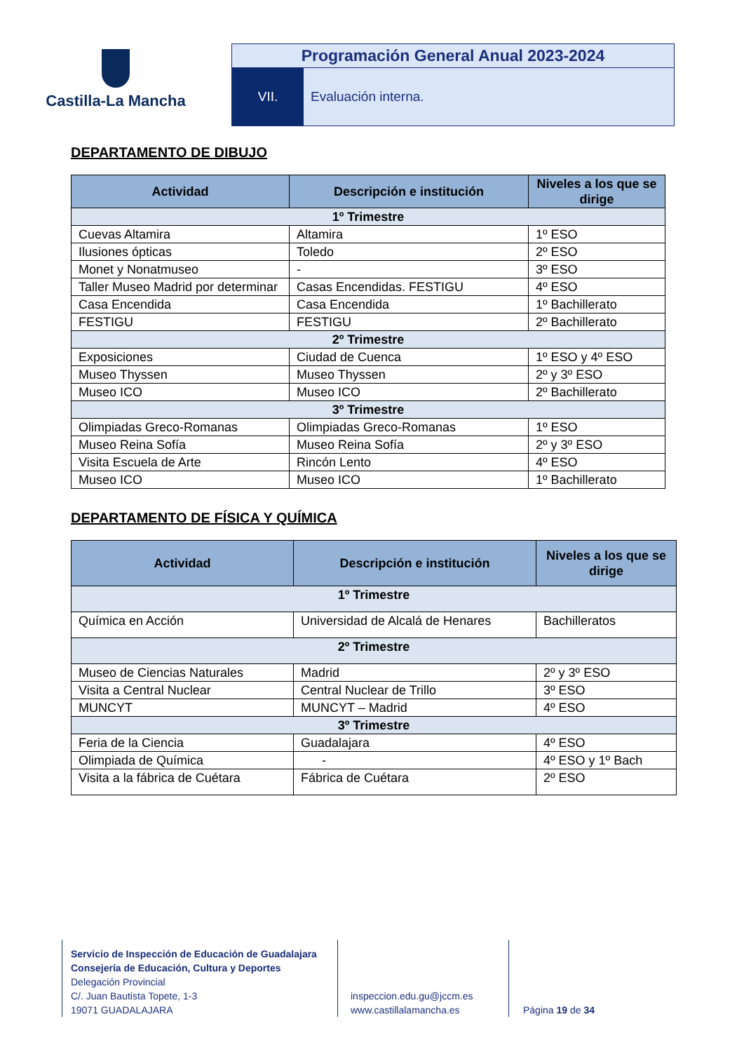Castilla-La Mancha
Programación General Anual 2023-2024
VII. Evaluación interna.
DEPARTAMENTO DE DIBUJO
| Actividad | Descripción e institución | Niveles a los que se dirige |
| --- | --- | --- |
| 1º Trimestre | | |
| Cuevas Altamira | Altamira | 1º ESO |
| Ilusiones ópticas | Toledo | 2º ESO |
| Monet y Nonatmuseo | - | 3º ESO |
| Taller Museo Madrid por determinar | Casas Encendidas. FESTIGU | 4º ESO |
| Casa Encendida | Casa Encendida | 1º Bachillerato |
| FESTIGU | FESTIGU | 2º Bachillerato |
| 2º Trimestre | | |
| Exposiciones | Ciudad de Cuenca | 1º ESO y 4º ESO |
| Museo Thyssen | Museo Thyssen | 2º y 3º ESO |
| Museo ICO | Museo ICO | 2º Bachillerato |
| 3º Trimestre | | |
| Olimpiadas Greco-Romanas | Olimpiadas Greco-Romanas | 1º ESO |
| Museo Reina Sofía | Museo Reina Sofía | 2º y 3º ESO |
| Visita Escuela de Arte | Rincón Lento | 4º ESO |
| Museo ICO | Museo ICO | 1º Bachillerato |
DEPARTAMENTO DE FÍSICA Y QUÍMICA
| Actividad | Descripción e institución | Niveles a los que se dirige |
| --- | --- | --- |
| 1º Trimestre | | |
| Química en Acción | Universidad de Alcalá de Henares | Bachilleratos |
| 2º Trimestre | | |
| Museo de Ciencias Naturales | Madrid | 2º y 3º ESO |
| Visita a Central Nuclear | Central Nuclear de Trillo | 3º ESO |
| MUNCYT | MUNCYT – Madrid | 4º ESO |
| 3º Trimestre | | |
| Feria de la Ciencia | Guadalajara | 4º ESO |
| Olimpiada de Química | - | 4º ESO y 1º Bach |
| Visita a la fábrica de Cuétara | Fábrica de Cuétara | 2º ESO |
Servicio de Inspección de Educación de Guadalajara
Consejería de Educación, Cultura y Deportes
Delegación Provincial
C/. Juan Bautista Topete, 1-3
19071 GUADALAJARA
inspeccion.edu.gu@jccm.es
www.castillalamancha.es
Página 19 de 34